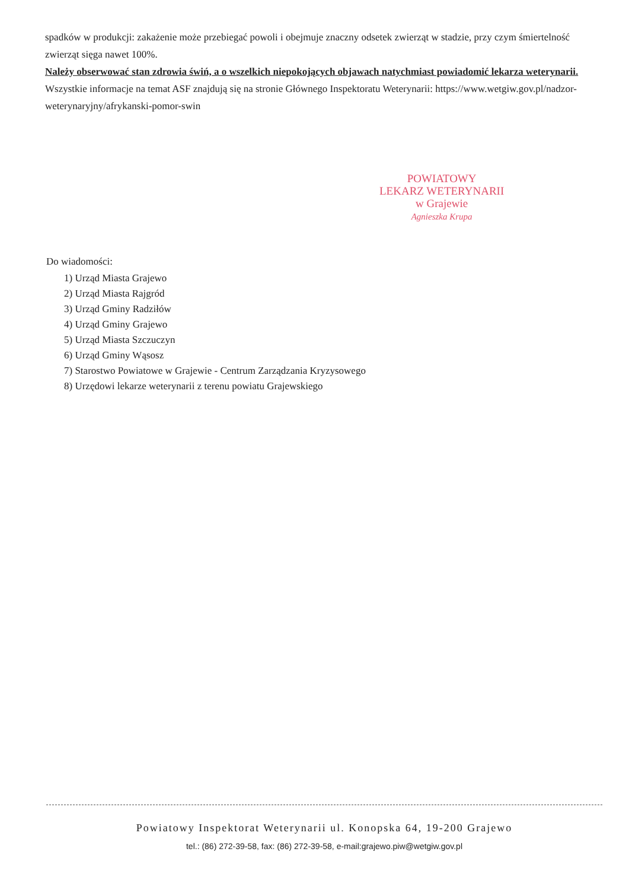spadków w produkcji: zakażenie może przebiegać powoli i obejmuje znaczny odsetek zwierząt w stadzie, przy czym śmiertelność zwierząt sięga nawet 100%.
Należy obserwować stan zdrowia świń, a o wszelkich niepokojących objawach natychmiast powiadomić lekarza weterynarii.
Wszystkie informacje na temat ASF znajdują się na stronie Głównego Inspektoratu Weterynarii: https://www.wetgiw.gov.pl/nadzor-weterynaryjny/afrykanski-pomor-swin
POWIATOWY
LEKARZ WETERYNARII
w Grajewie
Agnieszka Krupa
Do wiadomości:
1) Urząd Miasta Grajewo
2) Urząd Miasta Rajgród
3) Urząd Gminy Radziłów
4) Urząd Gminy Grajewo
5) Urząd Miasta Szczuczyn
6) Urząd Gminy Wąsosz
7) Starostwo Powiatowe w Grajewie - Centrum Zarządzania Kryzysowego
8) Urzędowi lekarze weterynarii z terenu powiatu Grajewskiego
Powiatowy Inspektorat Weterynarii ul. Konopska 64, 19-200 Grajewo
tel.: (86) 272-39-58, fax: (86) 272-39-58, e-mail:grajewo.piw@wetgiw.gov.pl